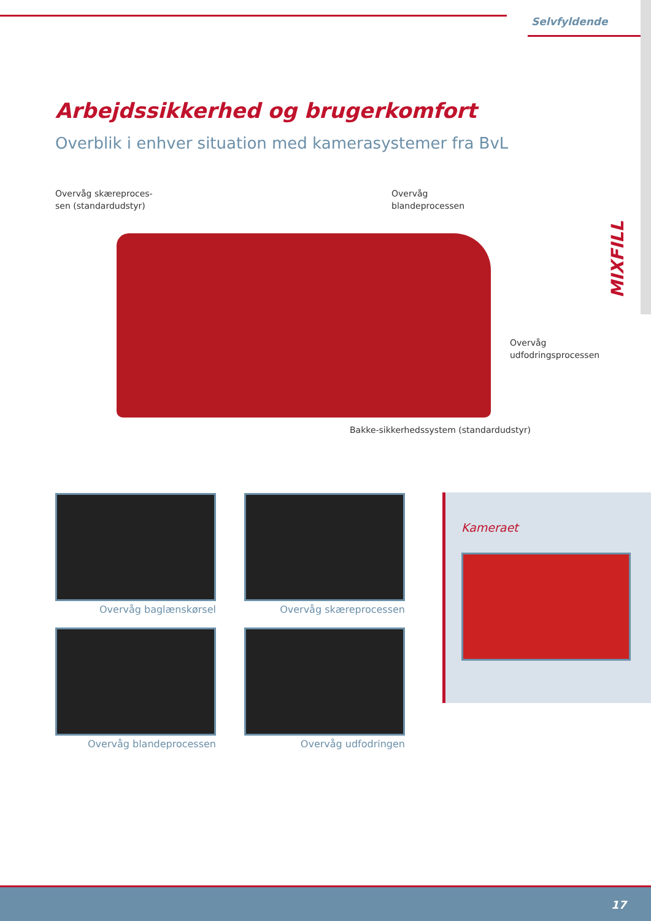Selvfyldende
Arbejdssikkerhed og brugerkomfort
Overblik i enhver situation med kamerasystemer fra BvL
Overvåg skæreproces-
sen (standardudstyr)
Overvåg
blandeprocessen
Overvåg
udfodringsprocessen
Bakke-sikkerhedssystem (standardudstyr)
MIXFILL
Overvåg baglænskørsel
Overvåg skæreprocessen
Overvåg blandeprocessen
Overvåg udfodringen
Kameraet
17